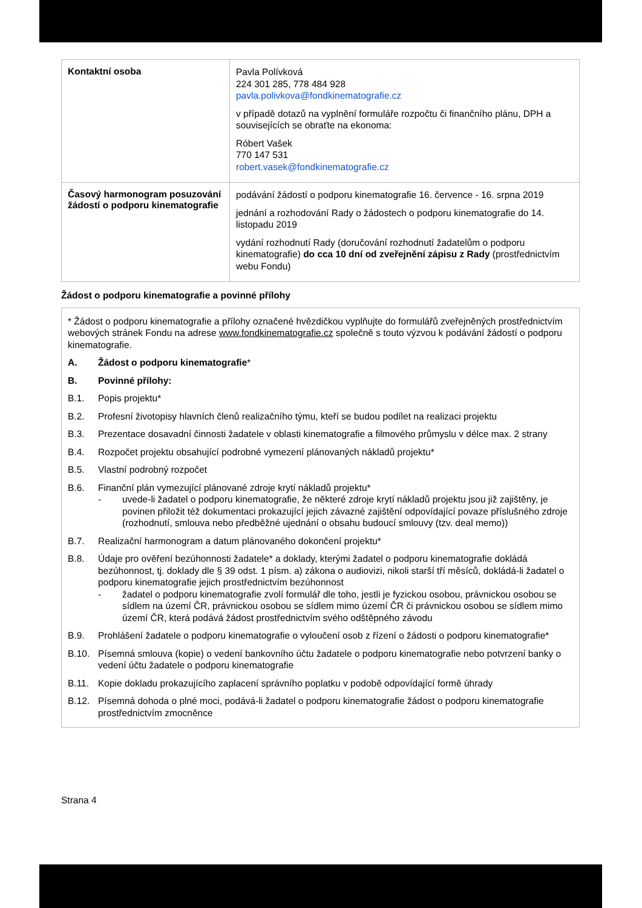| Kontaktní osoba | Pavla Polívková 224 301 285, 778 484 928 pavla.polivkova@fondkinematografie.cz v případě dotazů na vyplnění formuláře rozpočtu či finančního plánu, DPH a souvisejících se obraťte na ekonoma: Róbert Vašek 770 147 531 robert.vasek@fondkinematografie.cz |
| Časový harmonogram posuzování žádostí o podporu kinematografie | podávání žádostí o podporu kinematografie 16. července - 16. srpna 2019 jednání a rozhodování Rady o žádostech o podporu kinematografie do 14. listopadu 2019 vydání rozhodnutí Rady (doručování rozhodnutí žadatelům o podporu kinematografie) do cca 10 dní od zveřejnění zápisu z Rady (prostřednictvím webu Fondu) |
Žádost o podporu kinematografie a povinné přílohy
* Žádost o podporu kinematografie a přílohy označené hvězdičkou vyplňujte do formulářů zveřejněných prostřednictvím webových stránek Fondu na adrese www.fondkinematografie.cz společně s touto výzvou k podávání žádostí o podporu kinematografie.
A. Žádost o podporu kinematografie*
B. Povinné přílohy:
B.1. Popis projektu*
B.2. Profesní životopisy hlavních členů realizačního týmu, kteří se budou podílet na realizaci projektu
B.3. Prezentace dosavadní činnosti žadatele v oblasti kinematografie a filmového průmyslu v délce max. 2 strany
B.4. Rozpočet projektu obsahující podrobné vymezení plánovaných nákladů projektu*
B.5. Vlastní podrobný rozpočet
B.6. Finanční plán vymezující plánované zdroje krytí nákladů projektu*
- uvede-li žadatel o podporu kinematografie, že některé zdroje krytí nákladů projektu jsou již zajištěny, je povinen přiložit též dokumentaci prokazující jejich závazné zajištění odpovídající povaze příslušného zdroje (rozhodnutí, smlouva nebo předběžné ujednání o obsahu budoucí smlouvy (tzv. deal memo))
B.7. Realizační harmonogram a datum plánovaného dokončení projektu*
B.8. Údaje pro ověření bezúhonnosti žadatele* a doklady, kterými žadatel o podporu kinematografie dokládá bezúhonnost, tj. doklady dle § 39 odst. 1 písm. a) zákona o audiovizi, nikoli starší tří měsíců, dokládá-li žadatel o podporu kinematografie jejich prostřednictvím bezúhonnost
- žadatel o podporu kinematografie zvolí formulář dle toho, jestli je fyzickou osobou, právnickou osobou se sídlem na území ČR, právnickou osobou se sídlem mimo území ČR či právnickou osobou se sídlem mimo území ČR, která podává žádost prostřednictvím svého odštěpného závodu
B.9. Prohlášení žadatele o podporu kinematografie o vyloučení osob z řízení o žádosti o podporu kinematografie*
B.10. Písemná smlouva (kopie) o vedení bankovního účtu žadatele o podporu kinematografie nebo potvrzení banky o vedení účtu žadatele o podporu kinematografie
B.11. Kopie dokladu prokazujícího zaplacení správního poplatku v podobě odpovídající formě úhrady
B.12. Písemná dohoda o plné moci, podává-li žadatel o podporu kinematografie žádost o podporu kinematografie prostřednictvím zmocněnce
Strana 4